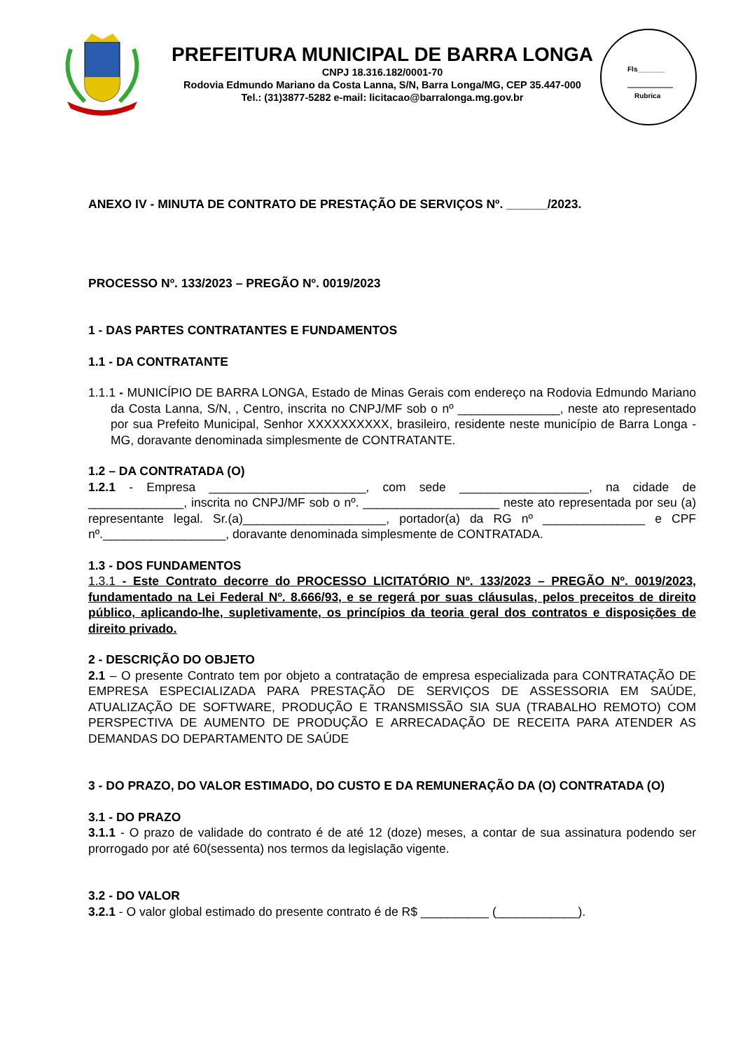PREFEITURA MUNICIPAL DE BARRA LONGA
CNPJ 18.316.182/0001-70
Rodovia Edmundo Mariano da Costa Lanna, S/N, Barra Longa/MG, CEP 35.447-000
Tel.: (31)3877-5282 e-mail: licitacao@barralonga.mg.gov.br
Fls_______
Rubrica
ANEXO IV - MINUTA DE CONTRATO DE PRESTAÇÃO DE SERVIÇOS Nº. ______/2023.
PROCESSO Nº. 133/2023 – PREGÃO Nº. 0019/2023
1 - DAS PARTES CONTRATANTES E FUNDAMENTOS
1.1 - DA CONTRATANTE
1.1.1 - MUNICÍPIO DE BARRA LONGA, Estado de Minas Gerais com endereço na Rodovia Edmundo Mariano da Costa Lanna, S/N, , Centro, inscrita no CNPJ/MF sob o nº _______________, neste ato representado por sua Prefeito Municipal, Senhor XXXXXXXXXX, brasileiro, residente neste município de Barra Longa - MG, doravante denominada simplesmente de CONTRATANTE.
1.2 – DA CONTRATADA (O)
1.2.1 - Empresa _______________________, com sede ___________________, na cidade de ______________, inscrita no CNPJ/MF sob o nº. ____________________ neste ato representada por seu (a) representante legal. Sr.(a)_____________________, portador(a) da RG nº _______________ e CPF nº.__________________, doravante denominada simplesmente de CONTRATADA.
1.3 - DOS FUNDAMENTOS
1.3.1 - Este Contrato decorre do PROCESSO LICITATÓRIO Nº. 133/2023 – PREGÃO Nº. 0019/2023, fundamentado na Lei Federal Nº. 8.666/93, e se regerá por suas cláusulas, pelos preceitos de direito público, aplicando-lhe, supletivamente, os princípios da teoria geral dos contratos e disposições de direito privado.
2 - DESCRIÇÃO DO OBJETO
2.1 – O presente Contrato tem por objeto a contratação de empresa especializada para CONTRATAÇÃO DE EMPRESA ESPECIALIZADA PARA PRESTAÇÃO DE SERVIÇOS DE ASSESSORIA EM SAÚDE, ATUALIZAÇÃO DE SOFTWARE, PRODUÇÃO E TRANSMISSÃO SIA SUA (TRABALHO REMOTO) COM PERSPECTIVA DE AUMENTO DE PRODUÇÃO E ARRECADAÇÃO DE RECEITA PARA ATENDER AS DEMANDAS DO DEPARTAMENTO DE SAÚDE
3 - DO PRAZO, DO VALOR ESTIMADO, DO CUSTO E DA REMUNERAÇÃO DA (O) CONTRATADA (O)
3.1 - DO PRAZO
3.1.1 - O prazo de validade do contrato é de até 12 (doze) meses, a contar de sua assinatura podendo ser prorrogado por até 60(sessenta) nos termos da legislação vigente.
3.2 - DO VALOR
3.2.1 - O valor global estimado do presente contrato é de R$ __________ (____________).